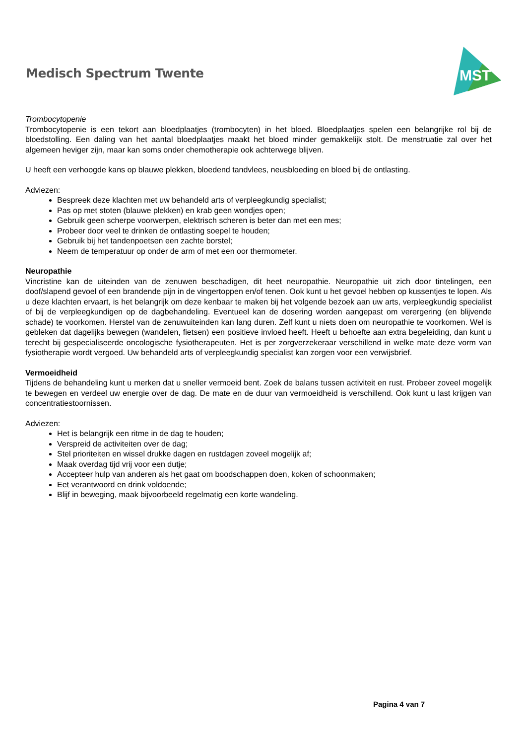Medisch Spectrum Twente
MST
Trombocytopenie
Trombocytopenie is een tekort aan bloedplaatjes (trombocyten) in het bloed. Bloedplaatjes spelen een belangrijke rol bij de bloedstolling. Een daling van het aantal bloedplaatjes maakt het bloed minder gemakkelijk stolt. De menstruatie zal over het algemeen heviger zijn, maar kan soms onder chemotherapie ook achterwege blijven.
U heeft een verhoogde kans op blauwe plekken, bloedend tandvlees, neusbloeding en bloed bij de ontlasting.
Adviezen:
Bespreek deze klachten met uw behandeld arts of verpleegkundig specialist;
Pas op met stoten (blauwe plekken) en krab geen wondjes open;
Gebruik geen scherpe voorwerpen, elektrisch scheren is beter dan met een mes;
Probeer door veel te drinken de ontlasting soepel te houden;
Gebruik bij het tandenpoetsen een zachte borstel;
Neem de temperatuur op onder de arm of met een oor thermometer.
Neuropathie
Vincristine kan de uiteinden van de zenuwen beschadigen, dit heet neuropathie. Neuropathie uit zich door tintelingen, een doof/slapend gevoel of een brandende pijn in de vingertoppen en/of tenen. Ook kunt u het gevoel hebben op kussentjes te lopen. Als u deze klachten ervaart, is het belangrijk om deze kenbaar te maken bij het volgende bezoek aan uw arts, verpleegkundig specialist of bij de verpleegkundigen op de dagbehandeling. Eventueel kan de dosering worden aangepast om verergering (en blijvende schade) te voorkomen. Herstel van de zenuwuiteinden kan lang duren. Zelf kunt u niets doen om neuropathie te voorkomen. Wel is gebleken dat dagelijks bewegen (wandelen, fietsen) een positieve invloed heeft. Heeft u behoefte aan extra begeleiding, dan kunt u terecht bij gespecialiseerde oncologische fysiotherapeuten. Het is per zorgverzekeraar verschillend in welke mate deze vorm van fysiotherapie wordt vergoed. Uw behandeld arts of verpleegkundig specialist kan zorgen voor een verwijsbrief.
Vermoeidheid
Tijdens de behandeling kunt u merken dat u sneller vermoeid bent. Zoek de balans tussen activiteit en rust. Probeer zoveel mogelijk te bewegen en verdeel uw energie over de dag. De mate en de duur van vermoeidheid is verschillend. Ook kunt u last krijgen van concentratiestoornissen.
Adviezen:
Het is belangrijk een ritme in de dag te houden;
Verspreid de activiteiten over de dag;
Stel prioriteiten en wissel drukke dagen en rustdagen zoveel mogelijk af;
Maak overdag tijd vrij voor een dutje;
Accepteer hulp van anderen als het gaat om boodschappen doen, koken of schoonmaken;
Eet verantwoord en drink voldoende;
Blijf in beweging, maak bijvoorbeeld regelmatig een korte wandeling.
Pagina 4 van 7